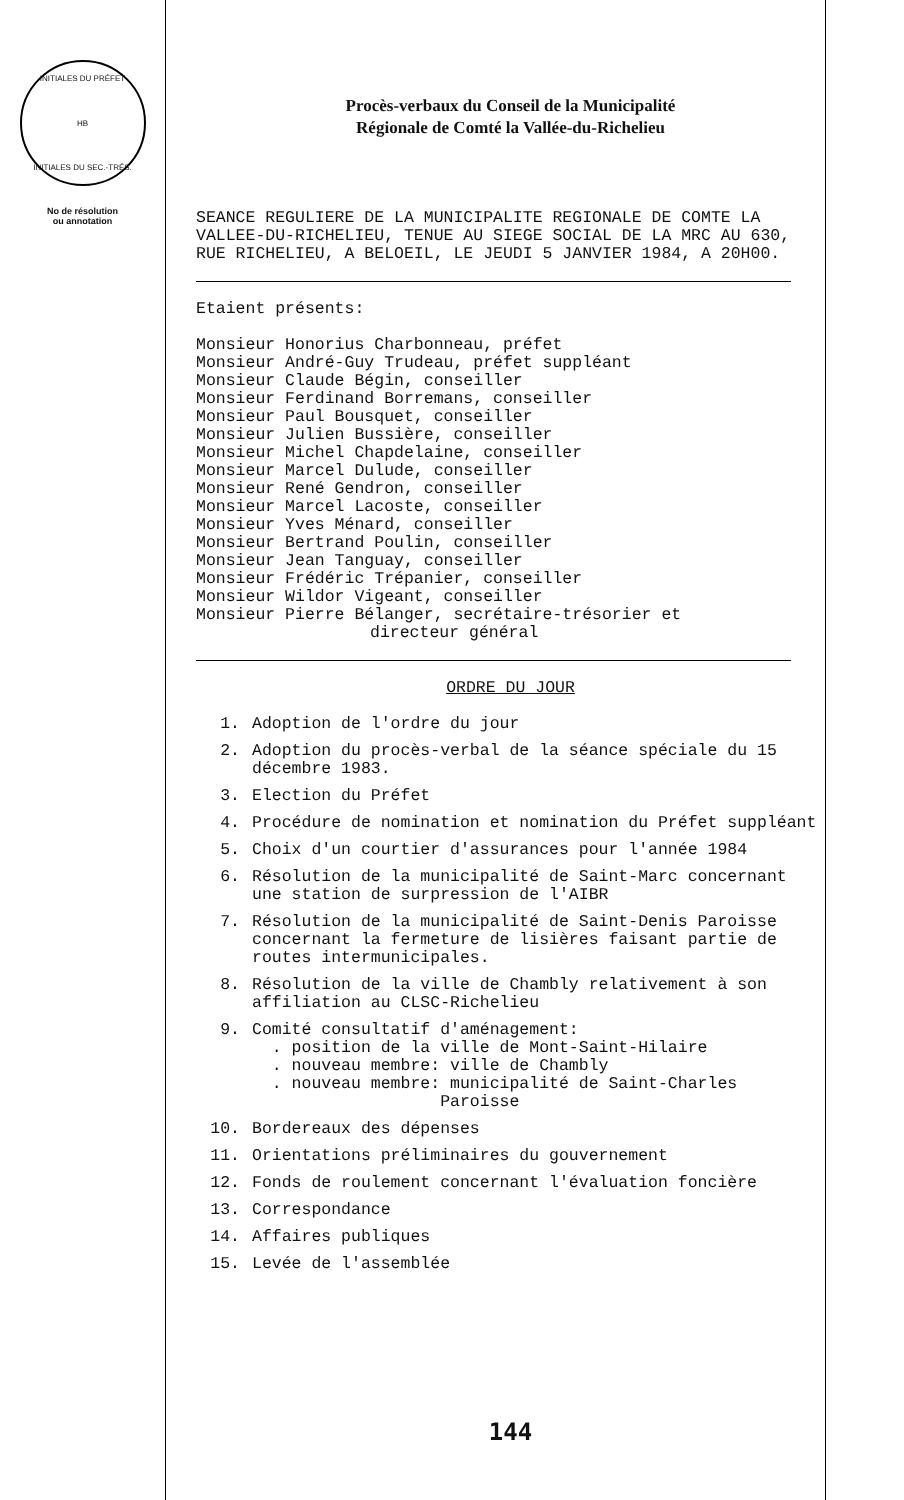INITIALES DU PRÉFET
HB
INITIALES DU SEC.-TRÉS.
No de résolution
ou annotation
Procès-verbaux du Conseil de la Municipalité
Régionale de Comté la Vallée-du-Richelieu
SEANCE REGULIERE DE LA MUNICIPALITE REGIONALE DE COMTE LA VALLEE-DU-RICHELIEU, TENUE AU SIEGE SOCIAL DE LA MRC AU 630, RUE RICHELIEU, A BELOEIL, LE JEUDI 5 JANVIER 1984, A 20H00.
Etaient présents:
Monsieur Honorius Charbonneau, préfet
Monsieur André-Guy Trudeau, préfet suppléant
Monsieur Claude Bégin, conseiller
Monsieur Ferdinand Borremans, conseiller
Monsieur Paul Bousquet, conseiller
Monsieur Julien Bussière, conseiller
Monsieur Michel Chapdelaine, conseiller
Monsieur Marcel Dulude, conseiller
Monsieur René Gendron, conseiller
Monsieur Marcel Lacoste, conseiller
Monsieur Yves Ménard, conseiller
Monsieur Bertrand Poulin, conseiller
Monsieur Jean Tanguay, conseiller
Monsieur Frédéric Trépanier, conseiller
Monsieur Wildor Vigeant, conseiller
Monsieur Pierre Bélanger, secrétaire-trésorier et
directeur général
ORDRE DU JOUR
1. Adoption de l'ordre du jour
2. Adoption du procès-verbal de la séance spéciale du 15 décembre 1983.
3. Election du Préfet
4. Procédure de nomination et nomination du Préfet suppléant
5. Choix d'un courtier d'assurances pour l'année 1984
6. Résolution de la municipalité de Saint-Marc concernant une station de surpression de l'AIBR
7. Résolution de la municipalité de Saint-Denis Paroisse concernant la fermeture de lisières faisant partie de routes intermunicipales.
8. Résolution de la ville de Chambly relativement à son affiliation au CLSC-Richelieu
9. Comité consultatif d'aménagement:
. position de la ville de Mont-Saint-Hilaire
. nouveau membre: ville de Chambly
. nouveau membre: municipalité de Saint-Charles
Paroisse
10. Bordereaux des dépenses
11. Orientations préliminaires du gouvernement
12. Fonds de roulement concernant l'évaluation foncière
13. Correspondance
14. Affaires publiques
15. Levée de l'assemblée
144